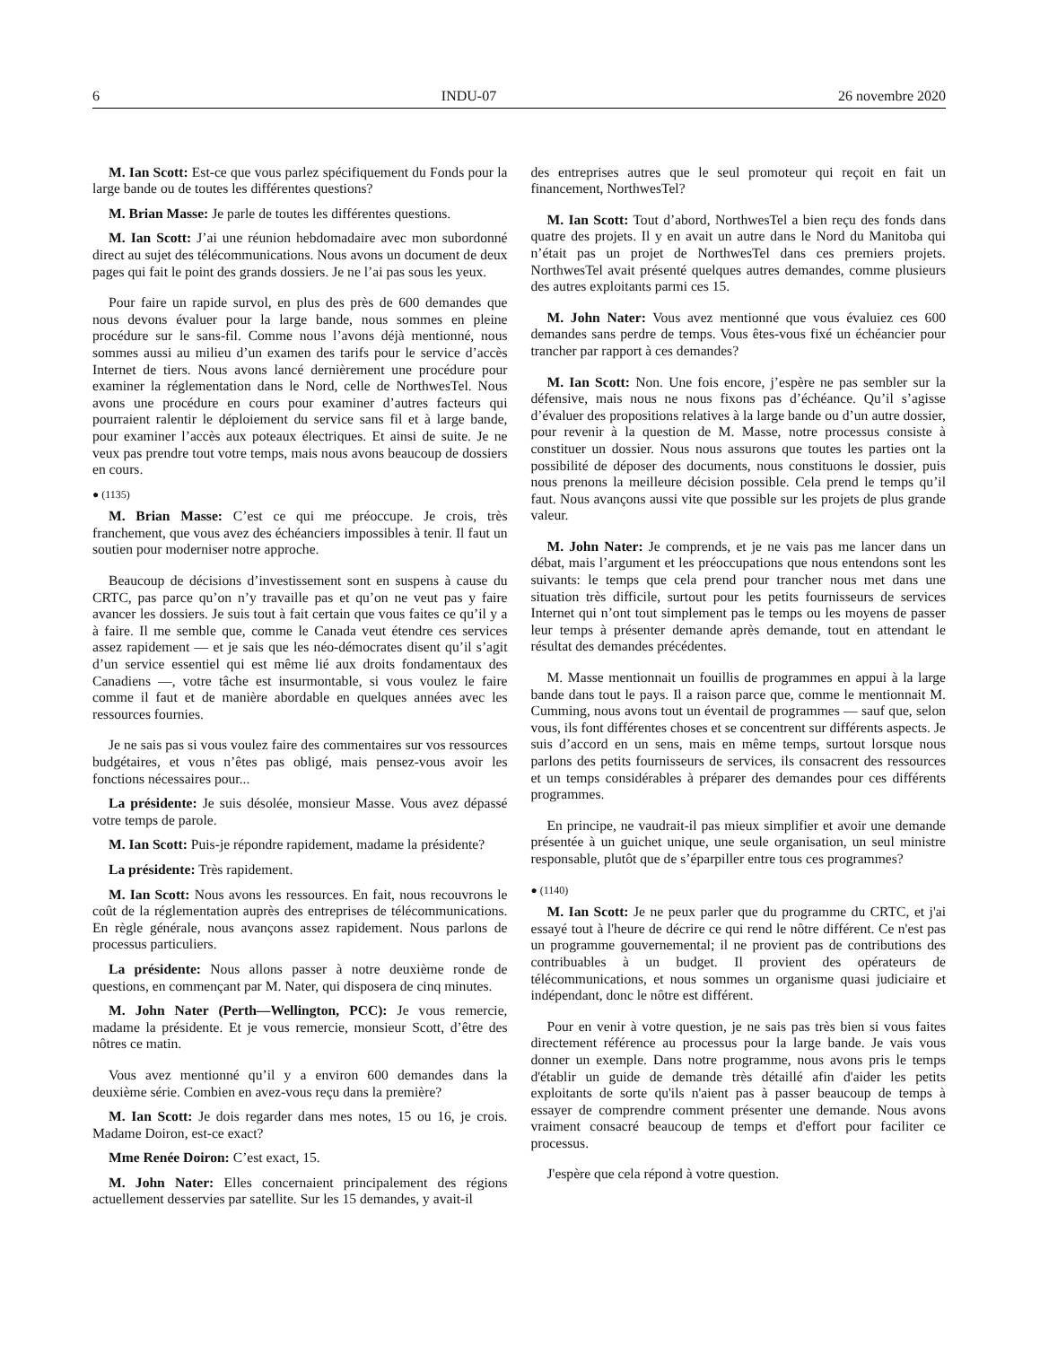6 INDU-07 26 novembre 2020
M. Ian Scott: Est-ce que vous parlez spécifiquement du Fonds pour la large bande ou de toutes les différentes questions?
M. Brian Masse: Je parle de toutes les différentes questions.
M. Ian Scott: J’ai une réunion hebdomadaire avec mon subordonné direct au sujet des télécommunications. Nous avons un document de deux pages qui fait le point des grands dossiers. Je ne l’ai pas sous les yeux.
Pour faire un rapide survol, en plus des près de 600 demandes que nous devons évaluer pour la large bande, nous sommes en pleine procédure sur le sans-fil. Comme nous l’avons déjà mentionné, nous sommes aussi au milieu d’un examen des tarifs pour le service d’accès Internet de tiers. Nous avons lancé dernièrement une procédure pour examiner la réglementation dans le Nord, celle de NorthwesTel. Nous avons une procédure en cours pour examiner d’autres facteurs qui pourraient ralentir le déploiement du service sans fil et à large bande, pour examiner l’accès aux poteaux électriques. Et ainsi de suite. Je ne veux pas prendre tout votre temps, mais nous avons beaucoup de dossiers en cours.
● (1135)
M. Brian Masse: C’est ce qui me préoccupe. Je crois, très franchement, que vous avez des échéanciers impossibles à tenir. Il faut un soutien pour moderniser notre approche.
Beaucoup de décisions d’investissement sont en suspens à cause du CRTC, pas parce qu’on n’y travaille pas et qu’on ne veut pas y faire avancer les dossiers. Je suis tout à fait certain que vous faites ce qu’il y a à faire. Il me semble que, comme le Canada veut étendre ces services assez rapidement — et je sais que les néo-démocrates disent qu’il s’agit d’un service essentiel qui est même lié aux droits fondamentaux des Canadiens —, votre tâche est insurmontable, si vous voulez le faire comme il faut et de manière abordable en quelques années avec les ressources fournies.
Je ne sais pas si vous voulez faire des commentaires sur vos ressources budgétaires, et vous n’êtes pas obligé, mais pensez-vous avoir les fonctions nécessaires pour...
La présidente: Je suis désolée, monsieur Masse. Vous avez dépassé votre temps de parole.
M. Ian Scott: Puis-je répondre rapidement, madame la présidente?
La présidente: Très rapidement.
M. Ian Scott: Nous avons les ressources. En fait, nous recouvrons le coût de la réglementation auprès des entreprises de télécommunications. En règle générale, nous avançons assez rapidement. Nous parlons de processus particuliers.
La présidente: Nous allons passer à notre deuxième ronde de questions, en commençant par M. Nater, qui disposera de cinq minutes.
M. John Nater (Perth—Wellington, PCC): Je vous remercie, madame la présidente. Et je vous remercie, monsieur Scott, d’être des nôtres ce matin.
Vous avez mentionné qu’il y a environ 600 demandes dans la deuxième série. Combien en avez-vous reçu dans la première?
M. Ian Scott: Je dois regarder dans mes notes, 15 ou 16, je crois. Madame Doiron, est-ce exact?
Mme Renée Doiron: C’est exact, 15.
M. John Nater: Elles concernaient principalement des régions actuellement desservies par satellite. Sur les 15 demandes, y avait-il
des entreprises autres que le seul promoteur qui reçoit en fait un financement, NorthwesTel?
M. Ian Scott: Tout d’abord, NorthwesTel a bien reçu des fonds dans quatre des projets. Il y en avait un autre dans le Nord du Manitoba qui n’était pas un projet de NorthwesTel dans ces premiers projets. NorthwesTel avait présenté quelques autres demandes, comme plusieurs des autres exploitants parmi ces 15.
M. John Nater: Vous avez mentionné que vous évaluiez ces 600 demandes sans perdre de temps. Vous êtes-vous fixé un échéancier pour trancher par rapport à ces demandes?
M. Ian Scott: Non. Une fois encore, j’espère ne pas sembler sur la défensive, mais nous ne nous fixons pas d’échéance. Qu’il s’agisse d’évaluer des propositions relatives à la large bande ou d’un autre dossier, pour revenir à la question de M. Masse, notre processus consiste à constituer un dossier. Nous nous assurons que toutes les parties ont la possibilité de déposer des documents, nous constituons le dossier, puis nous prenons la meilleure décision possible. Cela prend le temps qu’il faut. Nous avançons aussi vite que possible sur les projets de plus grande valeur.
M. John Nater: Je comprends, et je ne vais pas me lancer dans un débat, mais l’argument et les préoccupations que nous entendons sont les suivants: le temps que cela prend pour trancher nous met dans une situation très difficile, surtout pour les petits fournisseurs de services Internet qui n’ont tout simplement pas le temps ou les moyens de passer leur temps à présenter demande après demande, tout en attendant le résultat des demandes précédentes.
M. Masse mentionnait un fouillis de programmes en appui à la large bande dans tout le pays. Il a raison parce que, comme le mentionnait M. Cumming, nous avons tout un éventail de programmes — sauf que, selon vous, ils font différentes choses et se concentrent sur différents aspects. Je suis d’accord en un sens, mais en même temps, surtout lorsque nous parlons des petits fournisseurs de services, ils consacrent des ressources et un temps considérables à préparer des demandes pour ces différents programmes.
En principe, ne vaudrait-il pas mieux simplifier et avoir une demande présentée à un guichet unique, une seule organisation, un seul ministre responsable, plutôt que de s’éparpiller entre tous ces programmes?
● (1140)
M. Ian Scott: Je ne peux parler que du programme du CRTC, et j'ai essayé tout à l'heure de décrire ce qui rend le nôtre différent. Ce n'est pas un programme gouvernemental; il ne provient pas de contributions des contribuables à un budget. Il provient des opérateurs de télécommunications, et nous sommes un organisme quasi judiciaire et indépendant, donc le nôtre est différent.
Pour en venir à votre question, je ne sais pas très bien si vous faites directement référence au processus pour la large bande. Je vais vous donner un exemple. Dans notre programme, nous avons pris le temps d'établir un guide de demande très détaillé afin d'aider les petits exploitants de sorte qu'ils n'aient pas à passer beaucoup de temps à essayer de comprendre comment présenter une demande. Nous avons vraiment consacré beaucoup de temps et d'effort pour faciliter ce processus.
J'espère que cela répond à votre question.